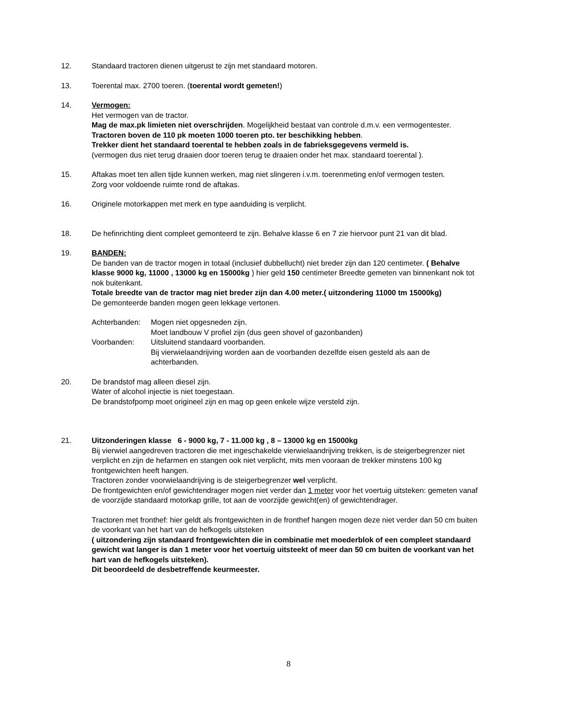12. Standaard tractoren dienen uitgerust te zijn met standaard motoren.
13. Toerental max. 2700 toeren. (toerental wordt gemeten!)
14. Vermogen:
Het vermogen van de tractor.
Mag de max.pk limieten niet overschrijden. Mogelijkheid bestaat van controle d.m.v. een vermogentester. Tractoren boven de 110 pk moeten 1000 toeren pto. ter beschikking hebben.
Trekker dient het standaard toerental te hebben zoals in de fabrieksgegevens vermeld is.
(vermogen dus niet terug draaien door toeren terug te draaien onder het max. standaard toerental ).
15. Aftakas moet ten allen tijde kunnen werken, mag niet slingeren i.v.m. toerenmeting en/of vermogen testen.
Zorg voor voldoende ruimte rond de aftakas.
16. Originele motorkappen met merk en type aanduiding is verplicht.
18. De hefinrichting dient compleet gemonteerd te zijn. Behalve klasse 6 en 7 zie hiervoor punt 21 van dit blad.
19. BANDEN:
De banden van de tractor mogen in totaal (inclusief dubbellucht) niet breder zijn dan 120 centimeter. ( Behalve klasse 9000 kg, 11000 , 13000 kg en 15000kg ) hier geld 150 centimeter Breedte gemeten van binnenkant nok tot nok buitenkant.
Totale breedte van de tractor mag niet breder zijn dan 4.00 meter.( uitzondering 11000 tm 15000kg)
De gemonteerde banden mogen geen lekkage vertonen.
Achterbanden: Mogen niet opgesneden zijn.
Moet landbouw V profiel zijn (dus geen shovel of gazonbanden)
Voorbanden: Uitsluitend standaard voorbanden.
Bij vierwielaandrijving worden aan de voorbanden dezelfde eisen gesteld als aan de achterbanden.
20. De brandstof mag alleen diesel zijn.
Water of alcohol injectie is niet toegestaan.
De brandstofpomp moet origineel zijn en mag op geen enkele wijze versteld zijn.
21. Uitzonderingen klasse 6 - 9000 kg, 7 - 11.000 kg , 8 – 13000 kg en 15000kg
Bij vierwiel aangedreven tractoren die met ingeschakelde vierwielaandrijving trekken, is de steigerbegrenzer niet verplicht en zijn de hefarmen en stangen ook niet verplicht, mits men vooraan de trekker minstens 100 kg frontgewichten heeft hangen.
Tractoren zonder voorwielaandrijving is de steigerbegrenzer wel verplicht.
De frontgewichten en/of gewichtendrager mogen niet verder dan 1 meter voor het voertuig uitsteken: gemeten vanaf de voorzijde standaard motorkap grille, tot aan de voorzijde gewicht(en) of gewichtendrager.
Tractoren met fronthef: hier geldt als frontgewichten in de fronthef hangen mogen deze niet verder dan 50 cm buiten de voorkant van het hart van de hefkogels uitsteken
( uitzondering zijn standaard frontgewichten die in combinatie met moederblok of een compleet standaard gewicht wat langer is dan 1 meter voor het voertuig uitsteekt of meer dan 50 cm buiten de voorkant van het hart van de hefkogels uitsteken).
Dit beoordeeld de desbetreffende keurmeester.
8